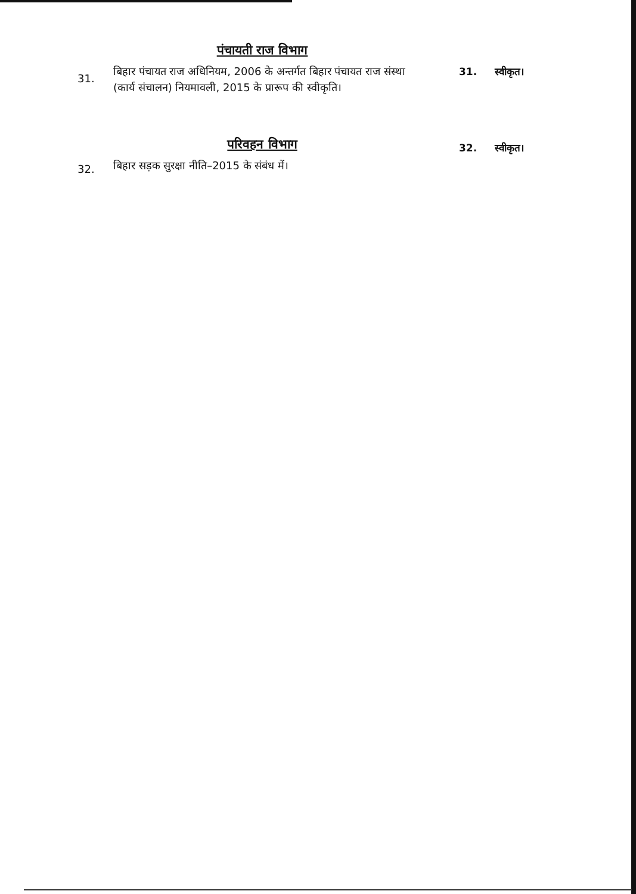पंचायती राज विभाग
31.
बिहार पंचायत राज अधिनियम, 2006 के अन्तर्गत बिहार पंचायत राज संस्था (कार्य संचालन) नियमावली, 2015 के प्रारूप की स्वीकृति।
31. स्वीकृत।
परिवहन विभाग
32.
बिहार सड़क सुरक्षा नीति–2015 के संबंध में।
32. स्वीकृत।